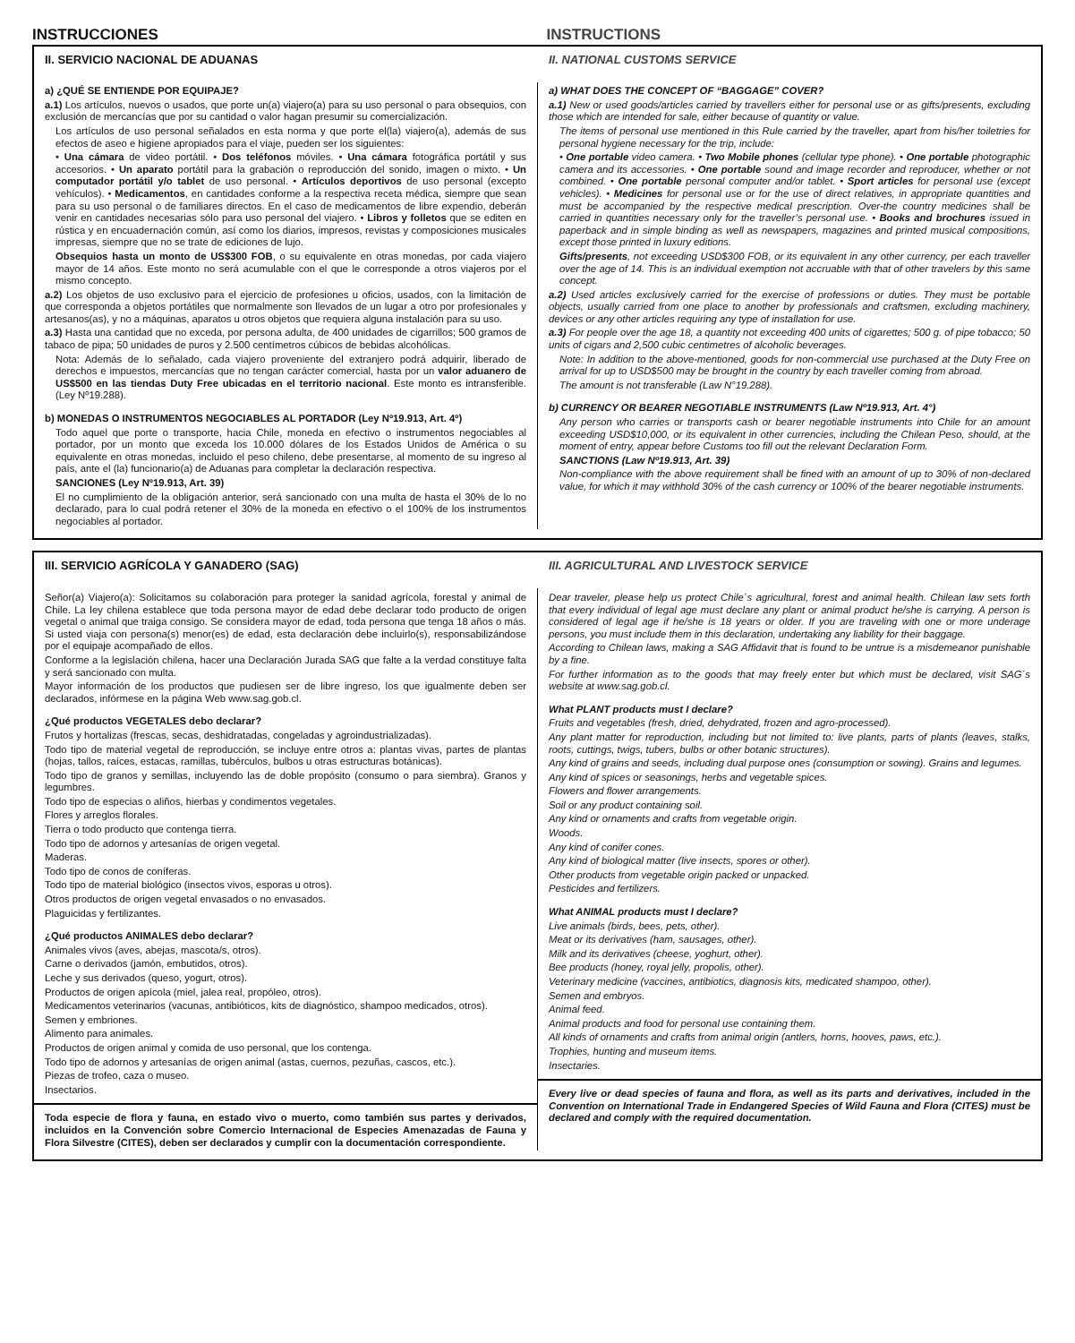INSTRUCCIONES INSTRUCTIONS
II. SERVICIO NACIONAL DE ADUANAS
a) ¿QUÉ SE ENTIENDE POR EQUIPAJE?
a.1) Los artículos, nuevos o usados, que porte un(a) viajero(a) para su uso personal o para obsequios, con exclusión de mercancías que por su cantidad o valor hagan presumir su comercialización.
Los artículos de uso personal señalados en esta norma y que porte el(la) viajero(a), además de sus efectos de aseo e higiene apropiados para el viaje, pueden ser los siguientes:
• Una cámara de video portátil. • Dos teléfonos móviles. • Una cámara fotográfica portátil y sus accesorios. • Un aparato portátil para la grabación o reproducción del sonido, imagen o mixto. • Un computador portátil y/o tablet de uso personal. • Artículos deportivos de uso personal (excepto vehículos). • Medicamentos, en cantidades conforme a la respectiva receta médica, siempre que sean para su uso personal o de familiares directos. En el caso de medicamentos de libre expendio, deberán venir en cantidades necesarias sólo para uso personal del viajero. • Libros y folletos que se editen en rústica y en encuadernación común, así como los diarios, impresos, revistas y composiciones musicales impresas, siempre que no se trate de ediciones de lujo.
Obsequios hasta un monto de US$300 FOB, o su equivalente en otras monedas, por cada viajero mayor de 14 años. Este monto no será acumulable con el que le corresponde a otros viajeros por el mismo concepto.
a.2) Los objetos de uso exclusivo para el ejercicio de profesiones u oficios, usados, con la limitación de que corresponda a objetos portátiles que normalmente son llevados de un lugar a otro por profesionales y artesanos(as), y no a máquinas, aparatos u otros objetos que requiera alguna instalación para su uso.
a.3) Hasta una cantidad que no exceda, por persona adulta, de 400 unidades de cigarrillos; 500 gramos de tabaco de pipa; 50 unidades de puros y 2.500 centímetros cúbicos de bebidas alcohólicas.
Nota: Además de lo señalado, cada viajero proveniente del extranjero podrá adquirir, liberado de derechos e impuestos, mercancías que no tengan carácter comercial, hasta por un valor aduanero de US$500 en las tiendas Duty Free ubicadas en el territorio nacional. Este monto es intransferible. (Ley Nº19.288).
b) MONEDAS O INSTRUMENTOS NEGOCIABLES AL PORTADOR (Ley Nº19.913, Art. 4º)
Todo aquel que porte o transporte, hacia Chile, moneda en efectivo o instrumentos negociables al portador, por un monto que exceda los 10.000 dólares de los Estados Unidos de América o su equivalente en otras monedas, incluido el peso chileno, debe presentarse, al momento de su ingreso al país, ante el (la) funcionario(a) de Aduanas para completar la declaración respectiva.
SANCIONES (Ley Nº19.913, Art. 39)
El no cumplimiento de la obligación anterior, será sancionado con una multa de hasta el 30% de lo no declarado, para lo cual podrá retener el 30% de la moneda en efectivo o el 100% de los instrumentos negociables al portador.
II. NATIONAL CUSTOMS SERVICE
a) WHAT DOES THE CONCEPT OF “BAGGAGE” COVER?
a.1) New or used goods/articles carried by travellers either for personal use or as gifts/presents, excluding those which are intended for sale, either because of quantity or value.
The items of personal use mentioned in this Rule carried by the traveller, apart from his/her toiletries for personal hygiene necessary for the trip, include:
• One portable video camera. • Two Mobile phones (cellular type phone). • One portable photographic camera and its accessories. • One portable sound and image recorder and reproducer, whether or not combined. • One portable personal computer and/or tablet. • Sport articles for personal use (except vehicles). • Medicines for personal use or for the use of direct relatives, in appropriate quantities and must be accompanied by the respective medical prescription. Over-the country medicines shall be carried in quantities necessary only for the traveller’s personal use. • Books and brochures issued in paperback and in simple binding as well as newspapers, magazines and printed musical compositions, except those printed in luxury editions.
Gifts/presents, not exceeding USD$300 FOB, or its equivalent in any other currency, per each traveller over the age of 14. This is an individual exemption not accruable with that of other travelers by this same concept.
a.2) Used articles exclusively carried for the exercise of professions or duties. They must be portable objects, usually carried from one place to another by professionals and craftsmen, excluding machinery, devices or any other articles requiring any type of installation for use.
a.3) For people over the age 18, a quantity not exceeding 400 units of cigarettes; 500 g. of pipe tobacco; 50 units of cigars and 2,500 cubic centimetres of alcoholic beverages.
Note: In addition to the above-mentioned, goods for non-commercial use purchased at the Duty Free on arrival for up to USD$500 may be brought in the country by each traveller coming from abroad.
The amount is not transferable (Law N°19.288).
b) CURRENCY OR BEARER NEGOTIABLE INSTRUMENTS (Law Nº19.913, Art. 4°)
Any person who carries or transports cash or bearer negotiable instruments into Chile for an amount exceeding USD$10,000, or its equivalent in other currencies, including the Chilean Peso, should, at the moment of entry, appear before Customs too fill out the relevant Declaration Form.
SANCTIONS (Law Nº19.913, Art. 39)
Non-compliance with the above requirement shall be fined with an amount of up to 30% of non-declared value, for which it may withhold 30% of the cash currency or 100% of the bearer negotiable instruments.
III. SERVICIO AGRÍCOLA Y GANADERO (SAG)
Señor(a) Viajero(a): Solicitamos su colaboración para proteger la sanidad agrícola, forestal y animal de Chile. La ley chilena establece que toda persona mayor de edad debe declarar todo producto de origen vegetal o animal que traiga consigo. Se considera mayor de edad, toda persona que tenga 18 años o más. Si usted viaja con persona(s) menor(es) de edad, esta declaración debe incluirlo(s), responsabilizándose por el equipaje acompañado de ellos.
Conforme a la legislación chilena, hacer una Declaración Jurada SAG que falte a la verdad constituye falta y será sancionado con multa.
Mayor información de los productos que pudiesen ser de libre ingreso, los que igualmente deben ser declarados, infórmese en la página Web www.sag.gob.cl.
¿Qué productos VEGETALES debo declarar?
Frutos y hortalizas (frescas, secas, deshidratadas, congeladas y agroindustrializadas).
Todo tipo de material vegetal de reproducción, se incluye entre otros a: plantas vivas, partes de plantas (hojas, tallos, raíces, estacas, ramillas, tubérculos, bulbos u otras estructuras botánicas).
Todo tipo de granos y semillas, incluyendo las de doble propósito (consumo o para siembra). Granos y legumbres.
Todo tipo de especias o aliños, hierbas y condimentos vegetales.
Flores y arreglos florales.
Tierra o todo producto que contenga tierra.
Todo tipo de adornos y artesanías de origen vegetal.
Maderas.
Todo tipo de conos de coníferas.
Todo tipo de material biológico (insectos vivos, esporas u otros).
Otros productos de origen vegetal envasados o no envasados.
Plaguicidas y fertilizantes.
¿Qué productos ANIMALES debo declarar?
Animales vivos (aves, abejas, mascota/s, otros).
Carne o derivados (jamón, embutidos, otros).
Leche y sus derivados (queso, yogurt, otros).
Productos de origen apícola (miel, jalea real, propóleo, otros).
Medicamentos veterinarios (vacunas, antibióticos, kits de diagnóstico, shampoo medicados, otros).
Semen y embriones.
Alimento para animales.
Productos de origen animal y comida de uso personal, que los contenga.
Todo tipo de adornos y artesanías de origen animal (astas, cuernos, pezuñas, cascos, etc.).
Piezas de trofeo, caza o museo.
Insectarios.
Toda especie de flora y fauna, en estado vivo o muerto, como también sus partes y derivados, incluidos en la Convención sobre Comercio Internacional de Especies Amenazadas de Fauna y Flora Silvestre (CITES), deben ser declarados y cumplir con la documentación correspondiente.
III. AGRICULTURAL AND LIVESTOCK SERVICE
Dear traveler, please help us protect Chile´s agricultural, forest and animal health. Chilean law sets forth that every individual of legal age must declare any plant or animal product he/she is carrying. A person is considered of legal age if he/she is 18 years or older. If you are traveling with one or more underage persons, you must include them in this declaration, undertaking any liability for their baggage.
According to Chilean laws, making a SAG Affidavit that is found to be untrue is a misdemeanor punishable by a fine.
For further information as to the goods that may freely enter but which must be declared, visit SAG´s website at www.sag.gob.cl.
What PLANT products must I declare?
Fruits and vegetables (fresh, dried, dehydrated, frozen and agro-processed).
Any plant matter for reproduction, including but not limited to: live plants, parts of plants (leaves, stalks, roots, cuttings, twigs, tubers, bulbs or other botanic structures).
Any kind of grains and seeds, including dual purpose ones (consumption or sowing). Grains and legumes.
Any kind of spices or seasonings, herbs and vegetable spices.
Flowers and flower arrangements.
Soil or any product containing soil.
Any kind or ornaments and crafts from vegetable origin.
Woods.
Any kind of conifer cones.
Any kind of biological matter (live insects, spores or other).
Other products from vegetable origin packed or unpacked.
Pesticides and fertilizers.
What ANIMAL products must I declare?
Live animals (birds, bees, pets, other).
Meat or its derivatives (ham, sausages, other).
Milk and its derivatives (cheese, yoghurt, other).
Bee products (honey, royal jelly, propolis, other).
Veterinary medicine (vaccines, antibiotics, diagnosis kits, medicated shampoo, other).
Semen and embryos.
Animal feed.
Animal products and food for personal use containing them.
All kinds of ornaments and crafts from animal origin (antlers, horns, hooves, paws, etc.).
Trophies, hunting and museum items.
Insectaries.
Every live or dead species of fauna and flora, as well as its parts and derivatives, included in the Convention on International Trade in Endangered Species of Wild Fauna and Flora (CITES) must be declared and comply with the required documentation.